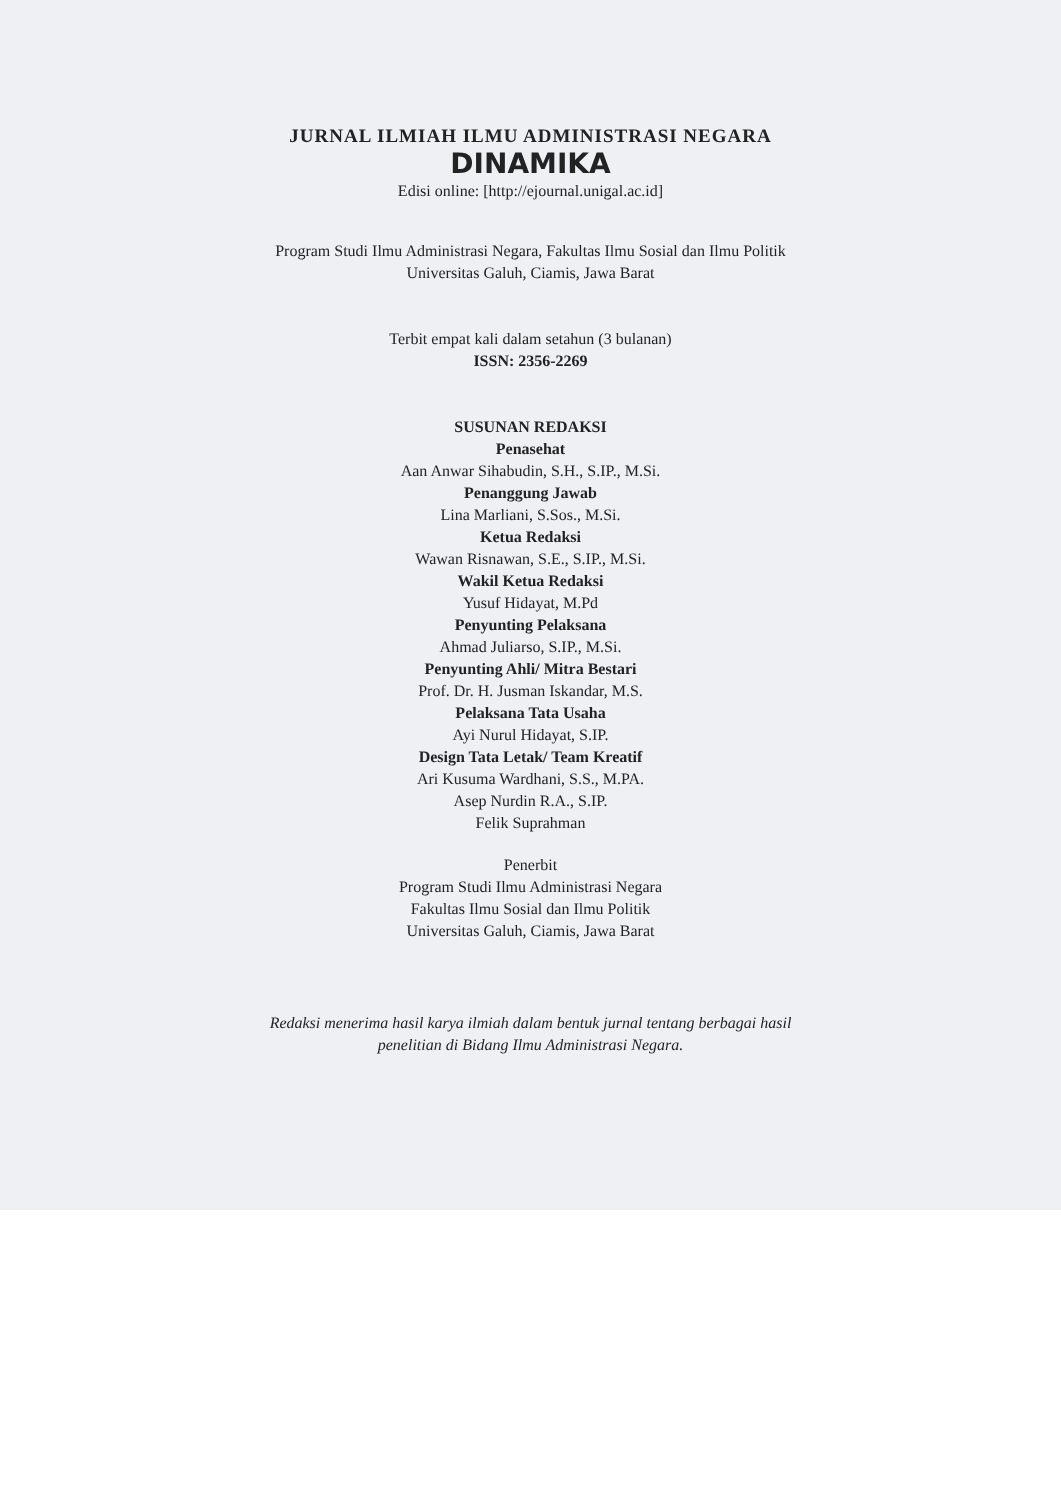JURNAL ILMIAH ILMU ADMINISTRASI NEGARA
DINAMIKA
Edisi online: [http://ejournal.unigal.ac.id]
Program Studi Ilmu Administrasi Negara, Fakultas Ilmu Sosial dan Ilmu Politik
Universitas Galuh, Ciamis, Jawa Barat
Terbit empat kali dalam setahun (3 bulanan)
ISSN: 2356-2269
SUSUNAN REDAKSI
Penasehat
Aan Anwar Sihabudin, S.H., S.IP., M.Si.
Penanggung Jawab
Lina Marliani, S.Sos., M.Si.
Ketua Redaksi
Wawan Risnawan, S.E., S.IP., M.Si.
Wakil Ketua Redaksi
Yusuf Hidayat, M.Pd
Penyunting Pelaksana
Ahmad Juliarso, S.IP., M.Si.
Penyunting Ahli/ Mitra Bestari
Prof. Dr. H. Jusman Iskandar, M.S.
Pelaksana Tata Usaha
Ayi Nurul Hidayat, S.IP.
Design Tata Letak/ Team Kreatif
Ari Kusuma Wardhani, S.S., M.PA.
Asep Nurdin R.A., S.IP.
Felik Suprahman
Penerbit
Program Studi Ilmu Administrasi Negara
Fakultas Ilmu Sosial dan Ilmu Politik
Universitas Galuh, Ciamis, Jawa Barat
Redaksi menerima hasil karya ilmiah dalam bentuk jurnal tentang berbagai hasil
penelitian di Bidang Ilmu Administrasi Negara.